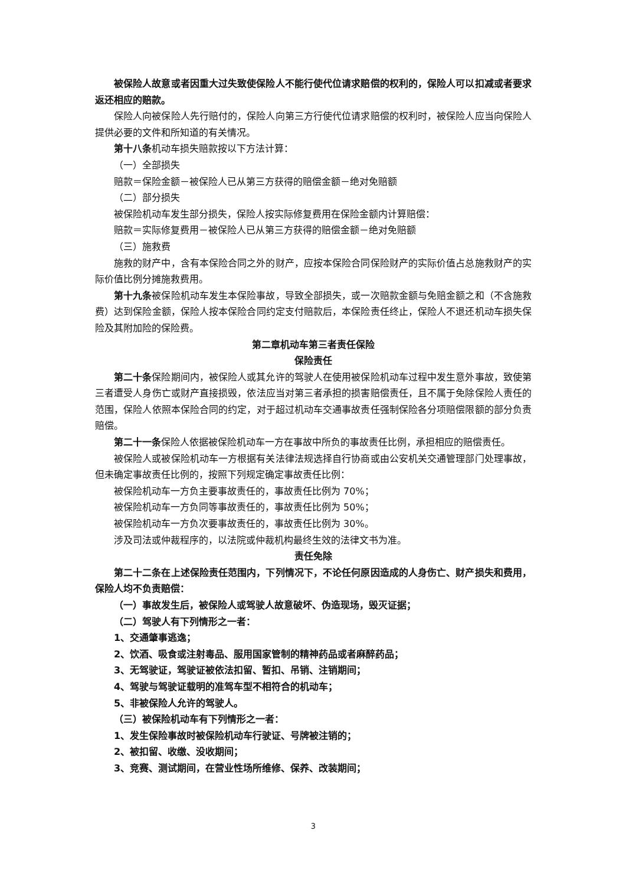被保险人故意或者因重大过失致使保险人不能行使代位请求赔偿的权利的，保险人可以扣减或者要求返还相应的赔款。
保险人向被保险人先行赔付的，保险人向第三方行使代位请求赔偿的权利时，被保险人应当向保险人提供必要的文件和所知道的有关情况。
第十八条机动车损失赔款按以下方法计算：
（一）全部损失
赔款＝保险金额－被保险人已从第三方获得的赔偿金额－绝对免赔额
（二）部分损失
被保险机动车发生部分损失，保险人按实际修复费用在保险金额内计算赔偿：
赔款＝实际修复费用－被保险人已从第三方获得的赔偿金额－绝对免赔额
（三）施救费
施救的财产中，含有本保险合同之外的财产，应按本保险合同保险财产的实际价值占总施救财产的实际价值比例分摊施救费用。
第十九条被保险机动车发生本保险事故，导致全部损失，或一次赔款金额与免赔金额之和（不含施救费）达到保险金额，保险人按本保险合同约定支付赔款后，本保险责任终止，保险人不退还机动车损失保险及其附加险的保险费。
第二章机动车第三者责任保险
保险责任
第二十条保险期间内，被保险人或其允许的驾驶人在使用被保险机动车过程中发生意外事故，致使第三者遭受人身伤亡或财产直接损毁，依法应当对第三者承担的损害赔偿责任，且不属于免除保险人责任的范围，保险人依照本保险合同的约定，对于超过机动车交通事故责任强制保险各分项赔偿限额的部分负责赔偿。
第二十一条保险人依据被保险机动车一方在事故中所负的事故责任比例，承担相应的赔偿责任。
被保险人或被保险机动车一方根据有关法律法规选择自行协商或由公安机关交通管理部门处理事故，但未确定事故责任比例的，按照下列规定确定事故责任比例：
被保险机动车一方负主要事故责任的，事故责任比例为 70%；
被保险机动车一方负同等事故责任的，事故责任比例为 50%；
被保险机动车一方负次要事故责任的，事故责任比例为 30%。
涉及司法或仲裁程序的，以法院或仲裁机构最终生效的法律文书为准。
责任免除
第二十二条在上述保险责任范围内，下列情况下，不论任何原因造成的人身伤亡、财产损失和费用，保险人均不负责赔偿：
（一）事故发生后，被保险人或驾驶人故意破坏、伪造现场，毁灭证据；
（二）驾驶人有下列情形之一者：
1、交通肇事逃逸；
2、饮酒、吸食或注射毒品、服用国家管制的精神药品或者麻醉药品；
3、无驾驶证，驾驶证被依法扣留、暂扣、吊销、注销期间；
4、驾驶与驾驶证载明的准驾车型不相符合的机动车；
5、非被保险人允许的驾驶人。
（三）被保险机动车有下列情形之一者：
1、发生保险事故时被保险机动车行驶证、号牌被注销的；
2、被扣留、收缴、没收期间；
3、竞赛、测试期间，在营业性场所维修、保养、改装期间；
3